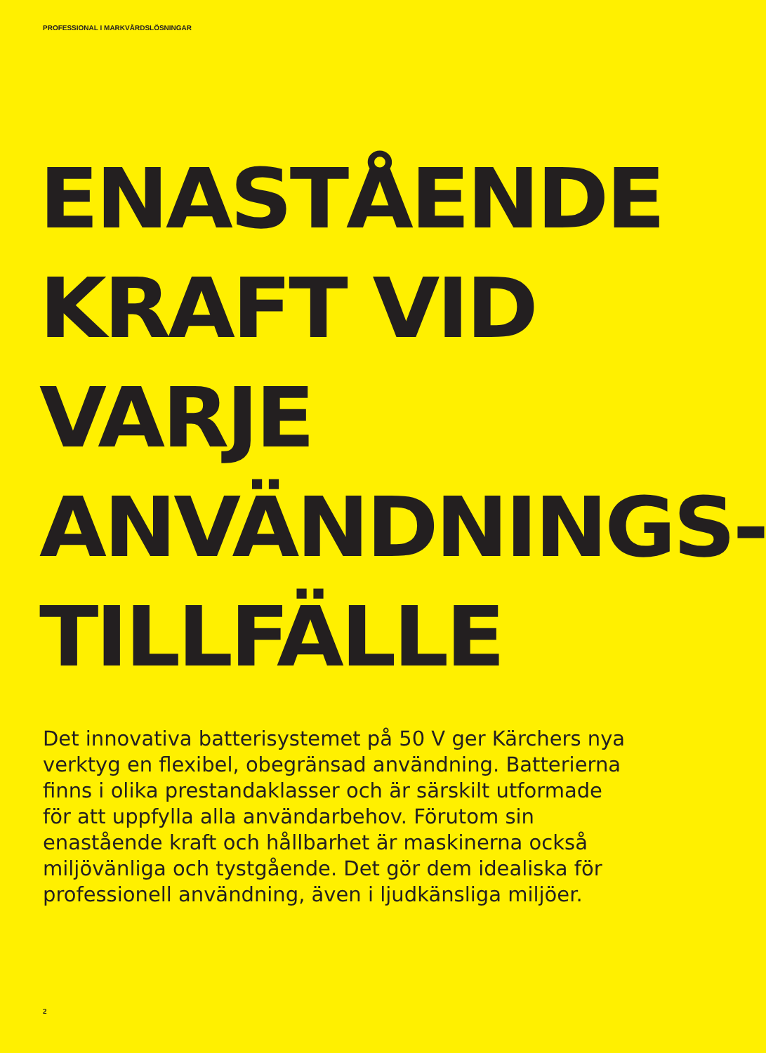PROFESSIONAL I MARKVÅRDSLÖSNINGAR
ENASTÅENDE
KRAFT VID
VARJE
ANVÄNDNINGS-
TILLFÄLLE
Det innovativa batterisystemet på 50 V ger Kärchers nya verktyg en flexibel, obegränsad användning. Batterierna finns i olika prestandaklasser och är särskilt utformade för att uppfylla alla användarbehov. Förutom sin enastående kraft och hållbarhet är maskinerna också miljövänliga och tystgående. Det gör dem idealiska för professionell användning, även i ljudkänsliga miljöer.
2